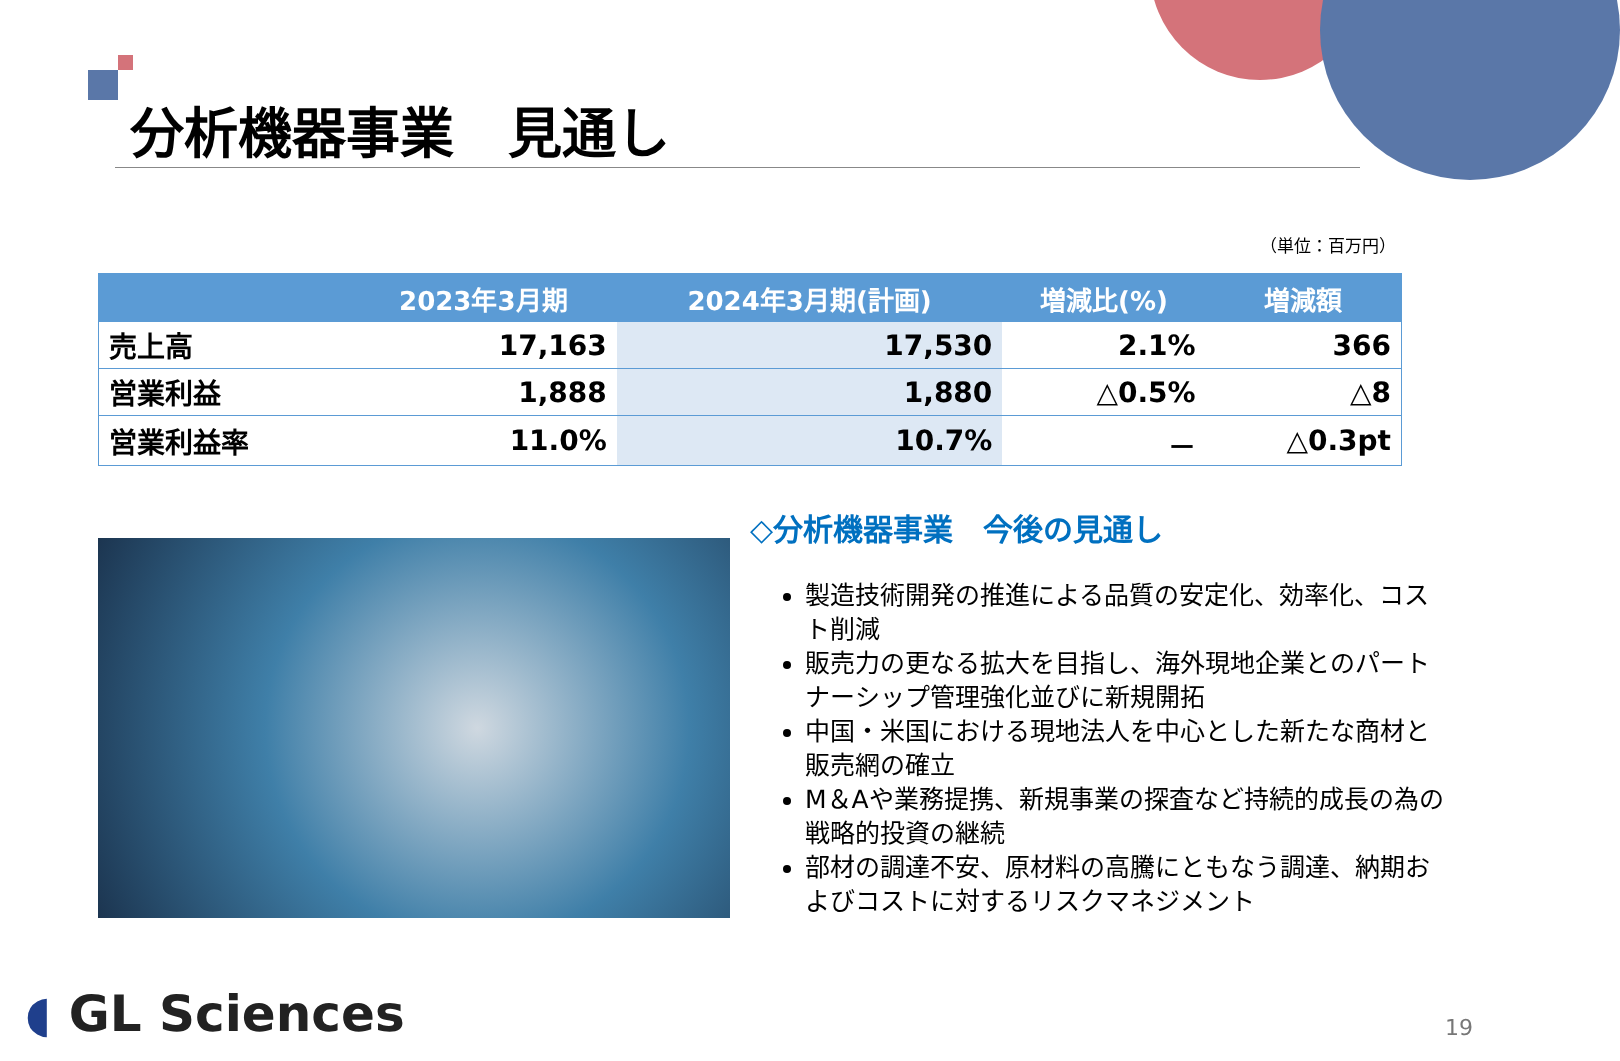分析機器事業　見通し
（単位：百万円）
| | 2023年3月期 | 2024年3月期(計画) | 増減比(%) | 増減額 |
| --- | --- | --- | --- | --- |
| 売上高 | 17,163 | 17,530 | 2.1% | 366 |
| 営業利益 | 1,888 | 1,880 | △0.5% | △8 |
| 営業利益率 | 11.0% | 10.7% | － | △0.3pt |
◇分析機器事業　今後の見通し
製造技術開発の推進による品質の安定化、効率化、コスト削減
販売力の更なる拡大を目指し、海外現地企業とのパートナーシップ管理強化並びに新規開拓
中国・米国における現地法人を中心とした新たな商材と販売網の確立
M＆Aや業務提携、新規事業の探査など持続的成長の為の戦略的投資の継続
部材の調達不安、原材料の高騰にともなう調達、納期およびコストに対するリスクマネジメント
◖ GL Sciences 19